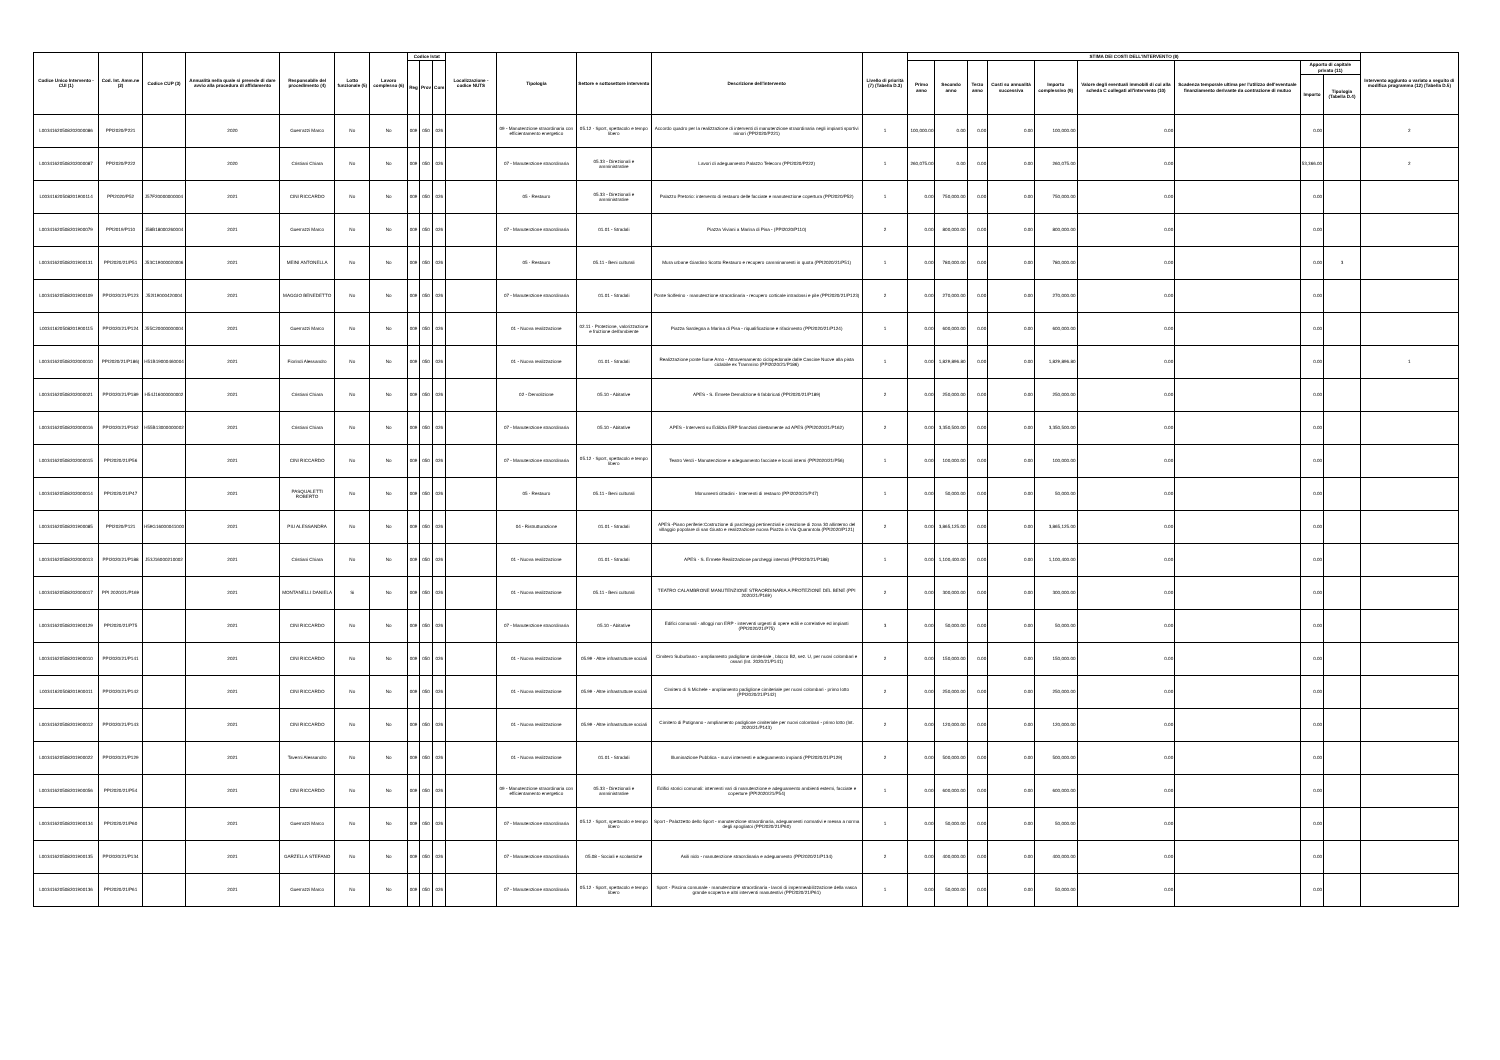| Codice Unico Intervento - CUI (1) | Cod. Int. Amm.ne (2) | Codice CUP (3) | Annualità nella quale si prevede di dare avvio alla procedura di affidamento | Responsabile del procedimento (4) | Lotto funzionale (5) | Lavoro complesso (6) | Codice Istat | | | Localizzazione - codice NUTS | Tipologia | Settore e sottosettore intervento | Descrizione dell'intervento | Livello di priorità (7) (Tabella D.3) | STIMA DEI COSTI DELL'INTERVENTO (8) | | | | | | | | | Intervento aggiunto o variato a seguito di modifica programma (12) (Tabella D.5) |
| --- | --- | --- | --- | --- | --- | --- | --- | --- | --- | --- | --- | --- | --- | --- | --- | --- | --- | --- | --- | --- | --- | --- | --- | --- |
| | | | | | | | Reg | Prov | Com | | | | | | Primo anno | Secondo anno | Terzo anno | Costi su annualità successiva | Importo complessivo (9) | Valore degli eventuali immobili di cui alla scheda C collegati all'intervento (10) | Scadenza temporale ultima per l'utilizzo dell'eventuale finanziamento derivante da contrazione di mutuo | Apporto di capitale privato (11) | | |
| | | | | | | | | | | | | | | | | | | | | | | Importo | Tipologia (Tabella D.4) | |
| L00341620508202000086 | PPI2020/P221 | | 2020 | Guerrazzi Marco | No | No | 009 | 050 | 026 | | 09 - Manutenzione straordinaria con efficientamento energetico | 05.12 - Sport, spettacolo e tempo libero | Accordo quadro per la realizzazione di interventi di manutenzione straordinaria negli impianti sportivi minori (PPI2020/P221) | 1 | 100,000.00 | 0.00 | 0.00 | 0.00 | 100,000.00 | 0.00 | | 0.00 | | 2 |
| L00341620508202000087 | PPI2020/P222 | | 2020 | Cristiani Chiara | No | No | 009 | 050 | 026 | | 07 - Manutenzione straordinaria | 05.33 - Direzionali e amministrative | Lavori di adeguamento Palazzo Telecom (PPI2020/P222) | 1 | 260,075.00 | 0.00 | 0.00 | 0.00 | 260,075.00 | 0.00 | | 53,366.00 | | 2 |
| L00341620508201900114 | PPI2020/P52 | J57F20000000004 | 2021 | CINI RICCARDO | No | No | 009 | 050 | 026 | | 05 - Restauro | 05.33 - Direzionali e amministrative | Palazzo Pretorio: intervento di restauro delle facciate e manutenzione copertura (PPI2020/P52) | 1 | 0.00 | 750,000.00 | 0.00 | 0.00 | 750,000.00 | 0.00 | | 0.00 | | |
| L00341620508201900079 | PPI2019/P110 | J58B18000260004 | 2021 | Guerrazzi Marco | No | No | 009 | 050 | 026 | | 07 - Manutenzione straordinaria | 01.01 - Stradali | Piazza Viviani a Marina di Pisa - (PPI2020/P110) | 2 | 0.00 | 800,000.00 | 0.00 | 0.00 | 800,000.00 | 0.00 | | 0.00 | | |
| L00341620508201900131 | PPI2020/21/P51 | J53C19000020006 | 2021 | MEINI ANTONELLA | No | No | 009 | 050 | 026 | | 05 - Restauro | 05.11 - Beni culturali | Mura urbane Giardino Scotto Restauro e recupero camminamenti in quota (PPI2020/21/P51) | 1 | 0.00 | 780,000.00 | 0.00 | 0.00 | 780,000.00 | 0.00 | | 0.00 | 3 | |
| L00341620508201900109 | PPI2020/21/P123 | J52I19000420004 | 2021 | MAGGIO BENEDETTO | No | No | 009 | 050 | 026 | | 07 - Manutenzione straordinaria | 01.01 - Stradali | Ponte Solferino - manutenzione straordinaria - recupero corticale intradossi e pile (PPI2020/21/P123) | 2 | 0.00 | 270,000.00 | 0.00 | 0.00 | 270,000.00 | 0.00 | | 0.00 | | |
| L00341620508201900115 | PPI2020/21/P124 | J55C20000000004 | 2021 | Guerrazzi Marco | No | No | 009 | 050 | 026 | | 01 - Nuova realizzazione | 02.11 - Protezione, valorizzazione e fruizione dell'ambiente | Piazza Sardegna a Marina di Pisa - riqualificazione e rifacimento (PPI2020/21/P124) | 1 | 0.00 | 600,000.00 | 0.00 | 0.00 | 600,000.00 | 0.00 | | 0.00 | | |
| L00341620508202000010 | PPI2020/21/P186) | H51B19000460004 | 2021 | Fiorindi Alessandro | No | No | 009 | 050 | 026 | | 01 - Nuova realizzazione | 01.01 - Stradali | Realizzazione ponte fiume Arno - Attraversamento ciclopedonale dalle Cascine Nuove alla pista ciclabile ex Trammino (PPI2020/21/P186) | 1 | 0.00 | 1,829,896.80 | 0.00 | 0.00 | 1,829,896.80 | 0.00 | | 0.00 | | 1 |
| L00341620508202000021 | PPI2020/21/P189 | H54J16000000002 | 2021 | Cristiani Chiara | No | No | 009 | 050 | 026 | | 02 - Demolizione | 05.10 - Abitative | APES - S. Ermete Demolizione 6 fabbricati (PPI2020/21/P189) | 2 | 0.00 | 250,000.00 | 0.00 | 0.00 | 250,000.00 | 0.00 | | 0.00 | | |
| L00341620508202000016 | PPI2020/21/P162 | H55B13000000002 | 2021 | Cristiani Chiara | No | No | 009 | 050 | 026 | | 07 - Manutenzione straordinaria | 05.10 - Abitative | APES - Interventi su Edilizia ERP finanziati direttamente ad APES (PPI2020/21/P162) | 2 | 0.00 | 3,350,500.00 | 0.00 | 0.00 | 3,350,500.00 | 0.00 | | 0.00 | | |
| L00341620508202000015 | PPI2020/21/P56 | | 2021 | CINI RICCARDO | No | No | 009 | 050 | 026 | | 07 - Manutenzione straordinaria | 05.12 - Sport, spettacolo e tempo libero | Teatro Verdi - Manutenzione e adeguamento facciate e locali interni (PPI2020/21/P56) | 1 | 0.00 | 100,000.00 | 0.00 | 0.00 | 100,000.00 | 0.00 | | 0.00 | | |
| L00341620508202000014 | PPI2020/21/P47 | | 2021 | PASQUALETTI ROBERTO | No | No | 009 | 050 | 026 | | 05 - Restauro | 05.11 - Beni culturali | Monumenti cittadini - Interventi di restauro (PPI2020/21/P47) | 1 | 0.00 | 50,000.00 | 0.00 | 0.00 | 50,000.00 | 0.00 | | 0.00 | | |
| L00341620508201900085 | PPI2020/P121 | H59G16000041000 | 2021 | PIU ALESSANDRA | No | No | 009 | 050 | 026 | | 04 - Ristrutturazione | 01.01 - Stradali | APES -Piano periferie:Costruzione di parcheggi pertinenziali e creazione di zona 30 allinterno del villaggio popolare di san Giusto e realizzazione nuova Piazza in Via Quarantola (PPI2020/P121) | 2 | 0.00 | 3,865,125.00 | 0.00 | 0.00 | 3,865,125.00 | 0.00 | | 0.00 | | |
| L00341620508202000013 | PPI2020/21/P188 | J53J16000210002 | 2021 | Cristiani Chiara | No | No | 009 | 050 | 026 | | 01 - Nuova realizzazione | 01.01 - Stradali | APES - S. Ermete Realizzazione parcheggi interrati (PPI2020/21/P188) | 1 | 0.00 | 1,100,400.00 | 0.00 | 0.00 | 1,100,400.00 | 0.00 | | 0.00 | | |
| L00341620508202000017 | PPI 2020/21/P169 | | 2021 | MONTANELLI DANIELA | Si | No | 009 | 050 | 026 | | 01 - Nuova realizzazione | 05.11 - Beni culturali | TEATRO CALAMBRONE MANUTENZIONE STRAORDINARIA A PROTEZIONE DEL BENE (PPI 2020/21/P169) | 2 | 0.00 | 300,000.00 | 0.00 | 0.00 | 300,000.00 | 0.00 | | 0.00 | | |
| L00341620508201900129 | PPI2020/21/P75 | | 2021 | CINI RICCARDO | No | No | 009 | 050 | 026 | | 07 - Manutenzione straordinaria | 05.10 - Abitative | Edifici comunali - alloggi non ERP - interventi urgenti di opere edili e correlative ed impianti (PPI2020/21/P75) | 3 | 0.00 | 50,000.00 | 0.00 | 0.00 | 50,000.00 | 0.00 | | 0.00 | | |
| L00341620508201900010 | PPI2020/21/P141 | | 2021 | CINI RICCARDO | No | No | 009 | 050 | 026 | | 01 - Nuova realizzazione | 05.99 - Altre infrastrutture sociali | Cimitero Suburbano - ampliamento padiglione cimiteriale , blocco B2, sez. U, per nuovi colombari e ossari (Int. 2020/21/P141) | 2 | 0.00 | 150,000.00 | 0.00 | 0.00 | 150,000.00 | 0.00 | | 0.00 | | |
| L00341620508201900011 | PPI2020/21/P142 | | 2021 | CINI RICCARDO | No | No | 009 | 050 | 026 | | 01 - Nuova realizzazione | 05.99 - Altre infrastrutture sociali | Cimitero di S Michele - ampliamento padiglione cimiteriale per nuovi colombari - primo lotto (PPI2020/21/P142) | 2 | 0.00 | 250,000.00 | 0.00 | 0.00 | 250,000.00 | 0.00 | | 0.00 | | |
| L00341620508201900012 | PPI2020/21/P143 | | 2021 | CINI RICCARDO | No | No | 009 | 050 | 026 | | 01 - Nuova realizzazione | 05.99 - Altre infrastrutture sociali | Cimitero di Putignano - ampliamento padiglione cimiteriale per nuovi colombari - primo lotto (Int. 2020/21/P143) | 2 | 0.00 | 120,000.00 | 0.00 | 0.00 | 120,000.00 | 0.00 | | 0.00 | | |
| L00341620508201900022 | PPI2020/21/P129 | | 2021 | Taverni Alessandro | No | No | 009 | 050 | 026 | | 01 - Nuova realizzazione | 01.01 - Stradali | Illuminazione Pubblica - nuovi interventi e adeguamento impianti (PPI2020/21/P129) | 2 | 0.00 | 500,000.00 | 0.00 | 0.00 | 500,000.00 | 0.00 | | 0.00 | | |
| L00341620508201900056 | PPI2020/21/P54 | | 2021 | CINI RICCARDO | No | No | 009 | 050 | 026 | | 09 - Manutenzione straordinaria con efficientamento energetico | 05.33 - Direzionali e amministrative | Edifici storici comunali: interventi vari di manutenzione e adeguamento ambienti esterni, facciate e coperture (PPI2020/21/P54) | 1 | 0.00 | 600,000.00 | 0.00 | 0.00 | 600,000.00 | 0.00 | | 0.00 | | |
| L00341620508201900134 | PPI2020/21/P60 | | 2021 | Guerrazzi Marco | No | No | 009 | 050 | 026 | | 07 - Manutenzione straordinaria | 05.12 - Sport, spettacolo e tempo libero | Sport - Palazzetto dello Sport - manutenzione straordinaria, adeguamenti normativi e messa a norma degli spogliatoi (PPI2020/21/P60) | 1 | 0.00 | 50,000.00 | 0.00 | 0.00 | 50,000.00 | 0.00 | | 0.00 | | |
| L00341620508201900135 | PPI2020/21/P134 | | 2021 | GARZELLA STEFANO | No | No | 009 | 050 | 026 | | 07 - Manutenzione straordinaria | 05.08 - Sociali e scolastiche | Asili nido - manutenzione straordinaria e adeguamento (PPI2020/21/P134) | 2 | 0.00 | 400,000.00 | 0.00 | 0.00 | 400,000.00 | 0.00 | | 0.00 | | |
| L00341620508201900136 | PPI2020/21/P61 | | 2021 | Guerrazzi Marco | No | No | 009 | 050 | 026 | | 07 - Manutenzione straordinaria | 05.12 - Sport, spettacolo e tempo libero | Sport - Piscina comunale - manutenzione straordinaria - lavori di impermeabilizzazione della vasca grande scoperta e altri interventi manutentivi (PPI2020/21/P61) | 1 | 0.00 | 50,000.00 | 0.00 | 0.00 | 50,000.00 | 0.00 | | 0.00 | | |